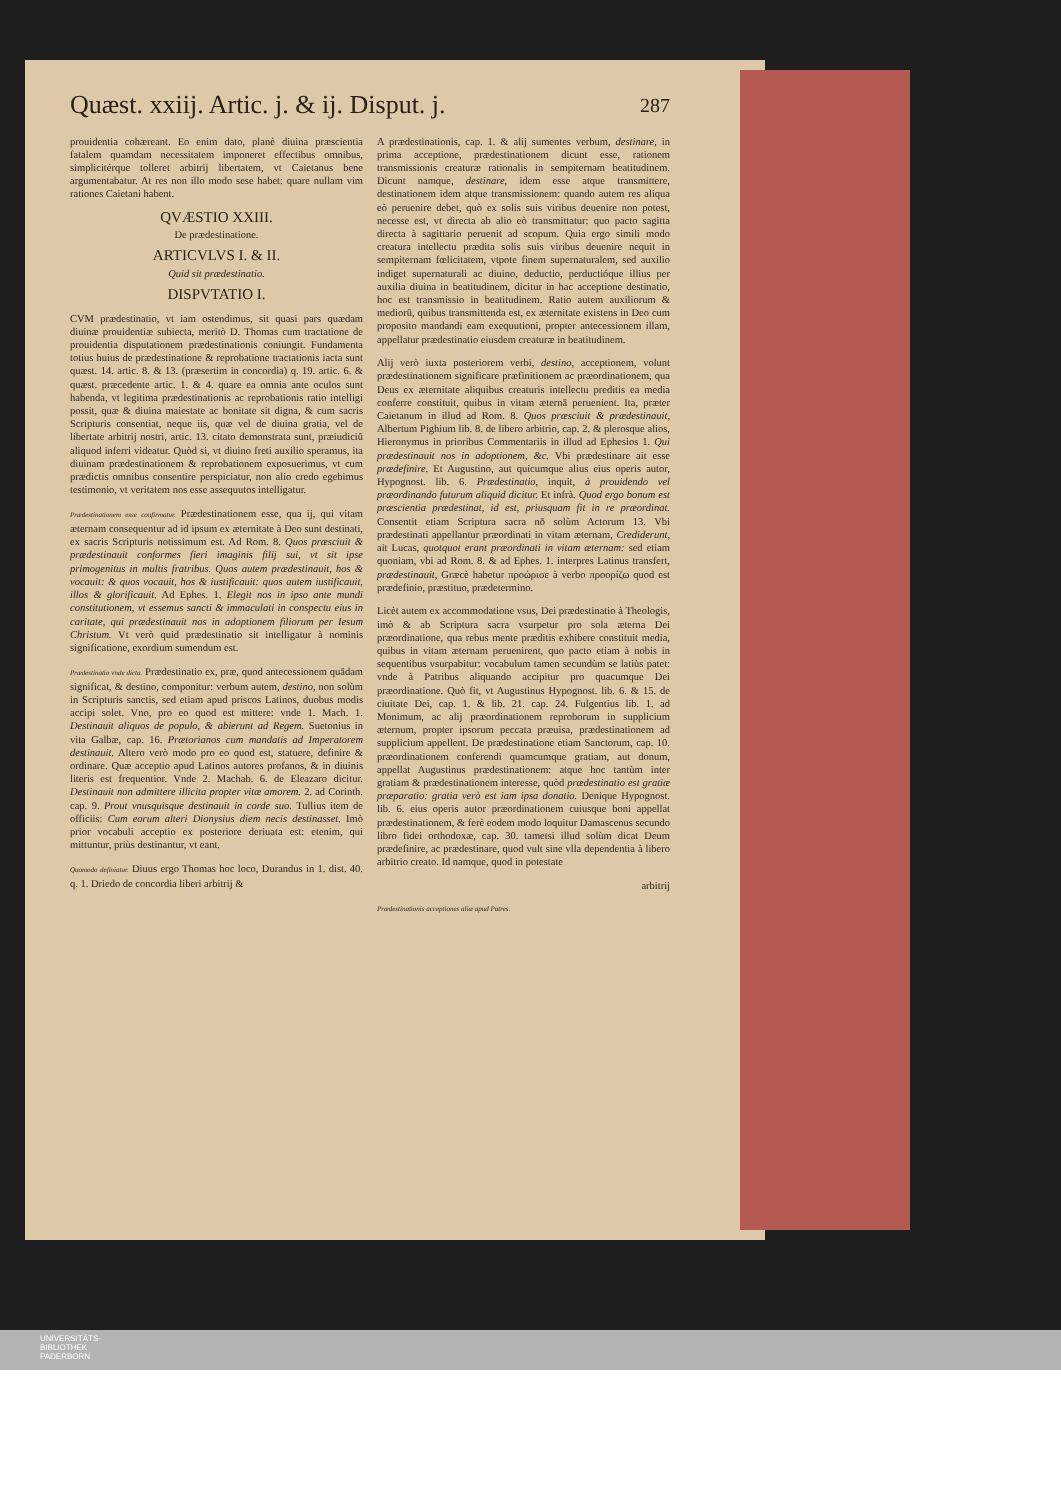Quæst. xxiij. Artic. j. & ij. Disput. j. 287
prouidentia cohæreant. Eo enim dato, planè diuina præscientia fatalem quamdam necessitatem imponeret effectibus omnibus, simplicitérque tolleret arbitrij libertatem, vt Caietanus bene argumentabatur. At res non illo modo sese habet: quare nullam vim rationes Caietani habent.
QVÆSTIO XXIII.
De prædestinatione.
ARTICVLVS I. & II.
Quid sit prædestinatio.
DISPVTATIO I.
CVM prædestinatio, vt iam ostendimus, sit quasi pars quædam diuinæ prouidentiæ subiecta, meritò D. Thomas cum tractatione de prouidentia disputationem prædestinationis coniungit. Fundamenta totius huius de prædestinatione & reprobatione tractationis iacta sunt quæst. 14. artic. 8. & 13. (præsertim in concordia) q. 19. artic. 6. & quæst. præcedente artic. 1. & 4. quare ea omnia ante oculos sunt habenda, vt legitima prædestinationis ac reprobationis ratio intelligi possit, quæ & diuina maiestate ac bonitate sit digna, & cum sacris Scripturis consentiat, neque iis, quæ vel de diuina gratia, vel de libertate arbitrij nostri, artic. 13. citato demonstrata sunt, præiudiciū aliquod inferri videatur. Quòd si, vt diuino freti auxilio speramus, ita diuinam prædestinationem & reprobationem exposuerimus, vt cum prædictis omnibus consentire perspiciatur, non alio credo egebimus testimonio, vt veritatem nos esse assequutos intelligatur.
Prædestinationem esse confirmatur. Prædestinationem esse, qua ij, qui vitam æternam consequentur ad id ipsum ex æternitate à Deo sunt destinati, ex sacris Scripturis notissimum est. Ad Rom. 8. Quos præsciuit & prædestinauit conformes fieri imaginis filij sui, vt sit ipse primogenitus in multis fratribus. Quos autem prædestinauit, hos & vocauit: & quos vocauit, hos & iustificauit: quos autem iustificauit, illos & glorificauit. Ad Ephes. 1. Elegit nos in ipso ante mundi constitutionem, vt essemus sancti & immaculati in conspectu eius in caritate, qui prædestinauit nos in adoptionem filiorum per Iesum Christum. Vt verò quid prædestinatio sit intelligatur à nominis significatione, exordium sumendum est.
Prædestinatio vnde dicta. Prædestinatio ex, præ, quod antecessionem quādam significat, & destino, componitur: verbum autem, destino, non solùm in Scripturis sanctis, sed etiam apud priscos Latinos, duobus modis accipi solet. Vno, pro eo quod est mittere: vnde 1. Mach. 1. Destinauit aliquos de populo, & abierunt ad Regem. Suetonius in vita Galbæ, cap. 16. Prætorianos cum mandatis ad Imperatorem destinauit. Altero verò modo pro eo quod est, statuere, definire & ordinare. Quæ acceptio apud Latinos autores profanos, & in diuinis literis est frequentior. Vnde 2. Machab. 6. de Eleazaro dicitur. Destinauit non admittere illicita propter vitæ amorem. 2. ad Corinth. cap. 9. Prout vnusquisque destinauit in corde suo. Tullius item de officiis: Cum eorum alteri Dionysius diem necis destinasset. Imò prior vocabuli acceptio ex posteriore deriuata est: etenim, qui mittuntur, priùs destinantur, vt eant.
Quomodo definiatur. Diuus ergo Thomas hoc loco, Durandus in 1. dist. 40. q. 1. Driedo de concordia liberi arbitrij &
A prædestinationis, cap. 1. & alij sumentes verbum, destinare, in prima acceptione, prædestinationem dicunt esse, rationem transmissionis creaturæ rationalis in sempiternam beatitudinem. Dicunt namque, destinare, idem esse atque transmittere, destinationem idem atque transmissionem: quando autem res aliqua eò peruenire debet, quò ex solis suis viribus deuenire non potest, necesse est, vt directa ab alio eò transmittatur: quo pacto sagitta directa à sagittario peruenit ad scopum. Quia ergo simili modo creatura intellectu prædita solis suis viribus deuenire nequit in sempiternam fœlicitatem, vtpote finem supernaturalem, sed auxilio indiget supernaturali ac diuino, deductio, perductióque illius per auxilia diuina in beatitudinem, dicitur in hac acceptione destinatio, hoc est transmissio in beatitudinem. Ratio autem auxiliorum & mediorū, quibus transmittenda est, ex æternitate existens in Deo cum proposito mandandi eam exequutioni, propter antecessionem illam, appellatur prædestinatio eiusdem creaturæ in beatitudinem.
Alij verò iuxta posteriorem verbi, destino, acceptionem, volunt prædestinationem significare præfinitionem ac præordinationem, qua Deus ex æternitate aliquibus creaturis intellectu preditis ea media conferre constituit, quibus in vitam æternā peruenient. Ita, præter Caietanum in illud ad Rom. 8. Quos præsciuit & prædestinauit, Albertum Pighium lib. 8. de libero arbitrio, cap. 2. & plerosque alios, Hieronymus in prioribus Commentariis in illud ad Ephesios 1. Qui prædestinauit nos in adoptionem, &c. Vbi prædestinare ait esse prædefinire. Et Augustino, aut quicumque alius eius operis autor, Hypognost. lib. 6. Prædestinatio, inquit, à prouidendo vel præordinando futurum aliquid dicitur. Et infrà. Quod ergo bonum est præscientia prædestinat, id est, priusquam fit in re præordinat. Consentit etiam Scriptura sacra nō solùm Actorum 13. Vbi prædestinati appellantur præordinati in vitam æternam, Crediderunt, ait Lucas, quotquot erant præordinati in vitam æternam: sed etiam quoniam, vbi ad Rom. 8. & ad Ephes. 1. interpres Latinus transfert, prædestinauit, Græcè habetur προώρισε à verbo προορίζω quod est prædefinio, præstituo, prædetermino.
Licèt autem ex accommodatione vsus, Dei prædestinatio à Theologis, imò & ab Scriptura sacra vsurpetur pro sola æterna Dei præordinatione, qua rebus mente præditis exhibere constituit media, quibus in vitam æternam peruenirent, quo pacto etiam à nobis in sequentibus vsurpabitur: vocabulum tamen secundùm se latiùs patet: vnde à Patribus aliquando accipitur pro quacumque Dei præordinatione. Quò fit, vt Augustinus Hypognost. lib. 6. & 15. de ciuitate Dei, cap. 1. & lib. 21. cap. 24. Fulgentius lib. 1. ad Monimum, ac alij præordinationem reproborum in supplicium æternum, propter ipsorum peccata præuisa, prædestinationem ad supplicium appellent. De prædestinatione etiam Sanctorum, cap. 10. præordinationem conferendi quamcumque gratiam, aut donum, appellat Augustinus prædestinationem: atque hoc tantùm inter gratiam & prædestinationem interesse, quòd prædestinatio est gratiæ præparatio: gratia verò est iam ipsa donatio. Denique Hypognost. lib. 6. eius operis autor præordinationem cuiusque boni appellat prædestinationem, & ferè eodem modo loquitur Damascenus secundo libro fidei orthodoxæ, cap. 30. tametsi illud solùm dicat Deum prædefinire, ac prædestinare, quod vult sine vlla dependentia à libero arbitrio creato. Id namque, quod in potestate
arbitrij
Prædestinationis acceptiones aliæ apud Patres.
UNIVERSITÄTS-
BIBLIOTHEK
PADERBORN